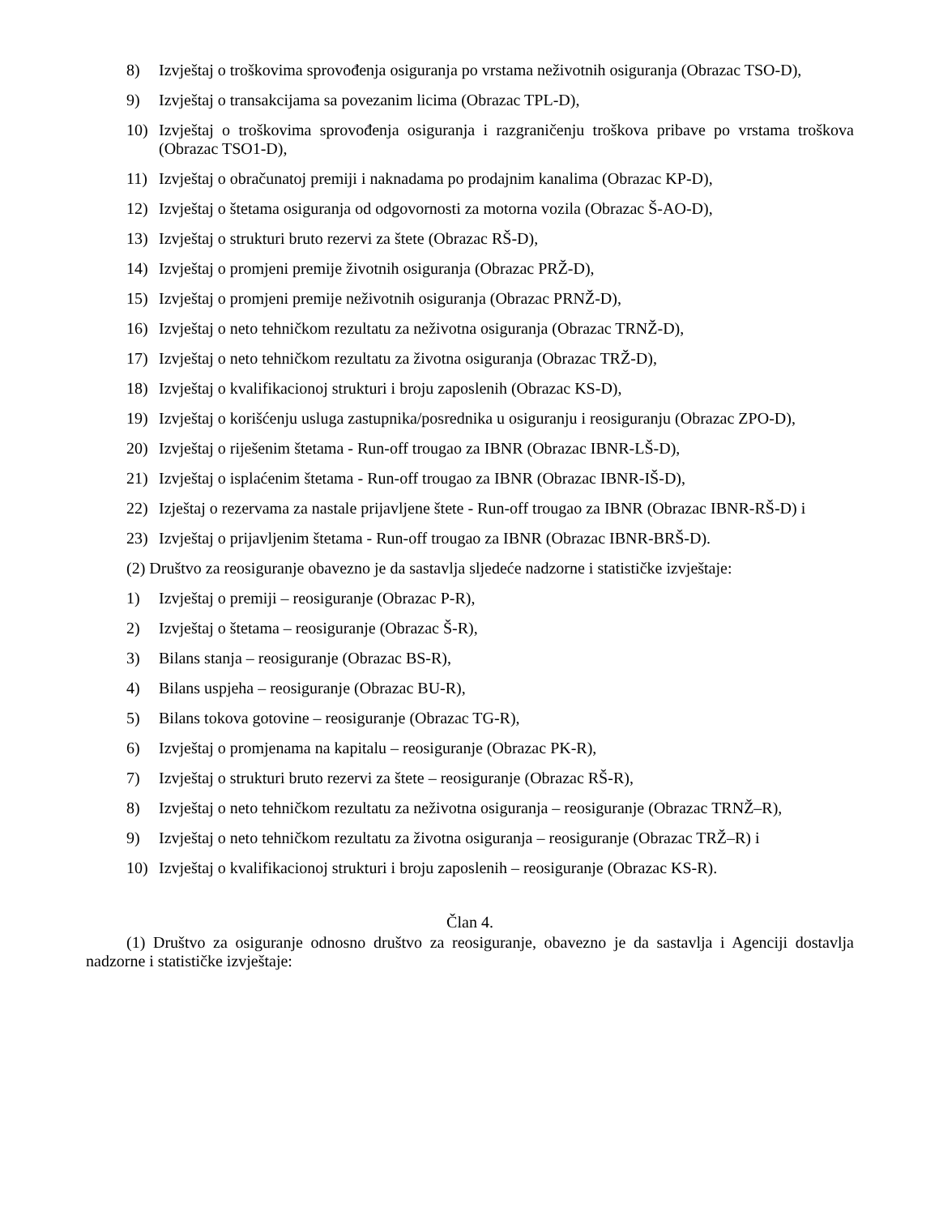8) Izvještaj o troškovima sprovođenja osiguranja po vrstama neživotnih osiguranja (Obrazac TSO-D),
9) Izvještaj o transakcijama sa povezanim licima (Obrazac TPL-D),
10) Izvještaj o troškovima sprovođenja osiguranja i razgraničenju troškova pribave po vrstama troškova (Obrazac TSO1-D),
11) Izvještaj o obračunatoj premiji i naknadama po prodajnim kanalima (Obrazac KP-D),
12) Izvještaj o štetama osiguranja od odgovornosti za motorna vozila (Obrazac Š-AO-D),
13) Izvještaj o strukturi bruto rezervi za štete (Obrazac RŠ-D),
14) Izvještaj o promjeni premije životnih osiguranja (Obrazac PRŽ-D),
15) Izvještaj o promjeni premije neživotnih osiguranja (Obrazac PRNŽ-D),
16) Izvještaj o neto tehničkom rezultatu za neživotna osiguranja (Obrazac TRNŽ-D),
17) Izvještaj o neto tehničkom rezultatu za životna osiguranja (Obrazac TRŽ-D),
18) Izvještaj o kvalifikacionoj strukturi i broju zaposlenih (Obrazac KS-D),
19) Izvještaj o korišćenju usluga zastupnika/posrednika u osiguranju i reosiguranju (Obrazac ZPO-D),
20) Izvještaj o riješenim štetama - Run-off trougao za IBNR (Obrazac IBNR-LŠ-D),
21) Izvještaj o isplaćenim štetama - Run-off trougao za IBNR (Obrazac IBNR-IŠ-D),
22) Izještaj o rezervama za nastale prijavljene štete - Run-off trougao za IBNR (Obrazac IBNR-RŠ-D) i
23) Izvještaj o prijavljenim štetama - Run-off trougao za IBNR (Obrazac IBNR-BRŠ-D).
(2) Društvo za reosiguranje obavezno je da sastavlja sljedeće nadzorne i statističke izvještaje:
1) Izvještaj o premiji – reosiguranje (Obrazac P-R),
2) Izvještaj o štetama – reosiguranje (Obrazac Š-R),
3) Bilans stanja – reosiguranje (Obrazac BS-R),
4) Bilans uspjeha – reosiguranje (Obrazac BU-R),
5) Bilans tokova gotovine – reosiguranje (Obrazac TG-R),
6) Izvještaj o promjenama na kapitalu – reosiguranje (Obrazac PK-R),
7) Izvještaj o strukturi bruto rezervi za štete – reosiguranje (Obrazac RŠ-R),
8) Izvještaj o neto tehničkom rezultatu za neživotna osiguranja – reosiguranje (Obrazac TRNŽ–R),
9) Izvještaj o neto tehničkom rezultatu za životna osiguranja – reosiguranje (Obrazac TRŽ–R) i
10) Izvještaj o kvalifikacionoj strukturi i broju zaposlenih – reosiguranje (Obrazac KS-R).
Član 4.
(1) Društvo za osiguranje odnosno društvo za reosiguranje, obavezno je da sastavlja i Agenciji dostavlja nadzorne i statističke izvještaje: